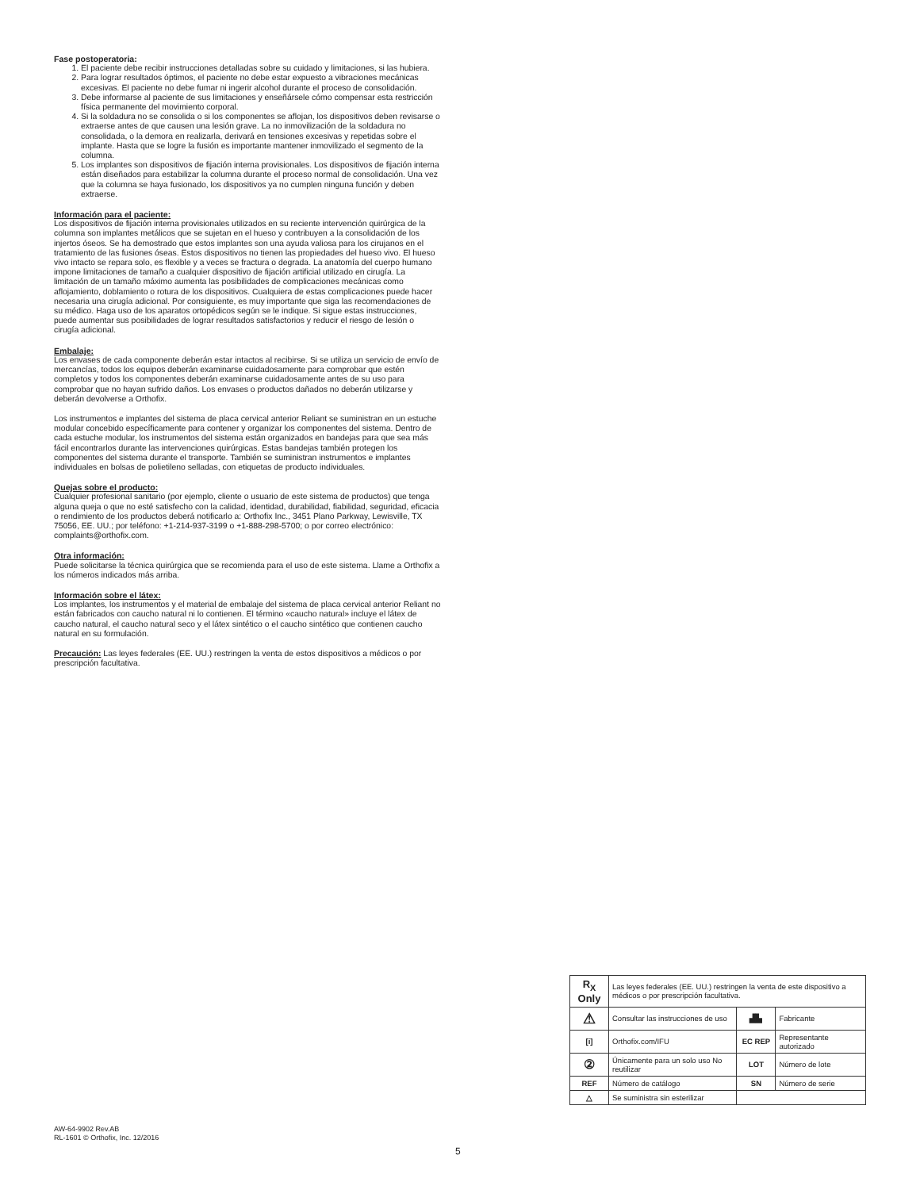Fase postoperatoria:
1. El paciente debe recibir instrucciones detalladas sobre su cuidado y limitaciones, si las hubiera.
2. Para lograr resultados óptimos, el paciente no debe estar expuesto a vibraciones mecánicas excesivas. El paciente no debe fumar ni ingerir alcohol durante el proceso de consolidación.
3. Debe informarse al paciente de sus limitaciones y enseñársele cómo compensar esta restricción física permanente del movimiento corporal.
4. Si la soldadura no se consolida o si los componentes se aflojan, los dispositivos deben revisarse o extraerse antes de que causen una lesión grave. La no inmovilización de la soldadura no consolidada, o la demora en realizarla, derivará en tensiones excesivas y repetidas sobre el implante. Hasta que se logre la fusión es importante mantener inmovilizado el segmento de la columna.
5. Los implantes son dispositivos de fijación interna provisionales. Los dispositivos de fijación interna están diseñados para estabilizar la columna durante el proceso normal de consolidación. Una vez que la columna se haya fusionado, los dispositivos ya no cumplen ninguna función y deben extraerse.
Información para el paciente:
Los dispositivos de fijación interna provisionales utilizados en su reciente intervención quirúrgica de la columna son implantes metálicos que se sujetan en el hueso y contribuyen a la consolidación de los injertos óseos. Se ha demostrado que estos implantes son una ayuda valiosa para los cirujanos en el tratamiento de las fusiones óseas. Estos dispositivos no tienen las propiedades del hueso vivo. El hueso vivo intacto se repara solo, es flexible y a veces se fractura o degrada. La anatomía del cuerpo humano impone limitaciones de tamaño a cualquier dispositivo de fijación artificial utilizado en cirugía. La limitación de un tamaño máximo aumenta las posibilidades de complicaciones mecánicas como aflojamiento, doblamiento o rotura de los dispositivos. Cualquiera de estas complicaciones puede hacer necesaria una cirugía adicional. Por consiguiente, es muy importante que siga las recomendaciones de su médico. Haga uso de los aparatos ortopédicos según se le indique. Si sigue estas instrucciones, puede aumentar sus posibilidades de lograr resultados satisfactorios y reducir el riesgo de lesión o cirugía adicional.
Embalaje:
Los envases de cada componente deberán estar intactos al recibirse. Si se utiliza un servicio de envío de mercancías, todos los equipos deberán examinarse cuidadosamente para comprobar que estén completos y todos los componentes deberán examinarse cuidadosamente antes de su uso para comprobar que no hayan sufrido daños. Los envases o productos dañados no deberán utilizarse y deberán devolverse a Orthofix.
Los instrumentos e implantes del sistema de placa cervical anterior Reliant se suministran en un estuche modular concebido específicamente para contener y organizar los componentes del sistema. Dentro de cada estuche modular, los instrumentos del sistema están organizados en bandejas para que sea más fácil encontrarlos durante las intervenciones quirúrgicas. Estas bandejas también protegen los componentes del sistema durante el transporte. También se suministran instrumentos e implantes individuales en bolsas de polietileno selladas, con etiquetas de producto individuales.
Quejas sobre el producto:
Cualquier profesional sanitario (por ejemplo, cliente o usuario de este sistema de productos) que tenga alguna queja o que no esté satisfecho con la calidad, identidad, durabilidad, fiabilidad, seguridad, eficacia o rendimiento de los productos deberá notificarlo a: Orthofix Inc., 3451 Plano Parkway, Lewisville, TX 75056, EE. UU.; por teléfono: +1-214-937-3199 o +1-888-298-5700; o por correo electrónico: complaints@orthofix.com.
Otra información:
Puede solicitarse la técnica quirúrgica que se recomienda para el uso de este sistema. Llame a Orthofix a los números indicados más arriba.
Información sobre el látex:
Los implantes, los instrumentos y el material de embalaje del sistema de placa cervical anterior Reliant no están fabricados con caucho natural ni lo contienen. El término «caucho natural» incluye el látex de caucho natural, el caucho natural seco y el látex sintético o el caucho sintético que contienen caucho natural en su formulación.
Precaución: Las leyes federales (EE. UU.) restringen la venta de estos dispositivos a médicos o por prescripción facultativa.
| R<sub>X</sub> Only | Las leyes federales (EE. UU.) restringen la venta de este dispositivo a médicos o por prescripción facultativa. | | |
| ⚠ | Consultar las instrucciones de uso | ▟▙ | Fabricante |
| [i] | Orthofix.com/IFU | EC REP | Representante autorizado |
| ② | Únicamente para un solo uso No reutilizar | LOT | Número de lote |
| REF | Número de catálogo | SN | Número de serie |
| △ | Se suministra sin esterilizar | | |
AW-64-9902 Rev.AB
RL-1601 © Orthofix, Inc. 12/2016
5